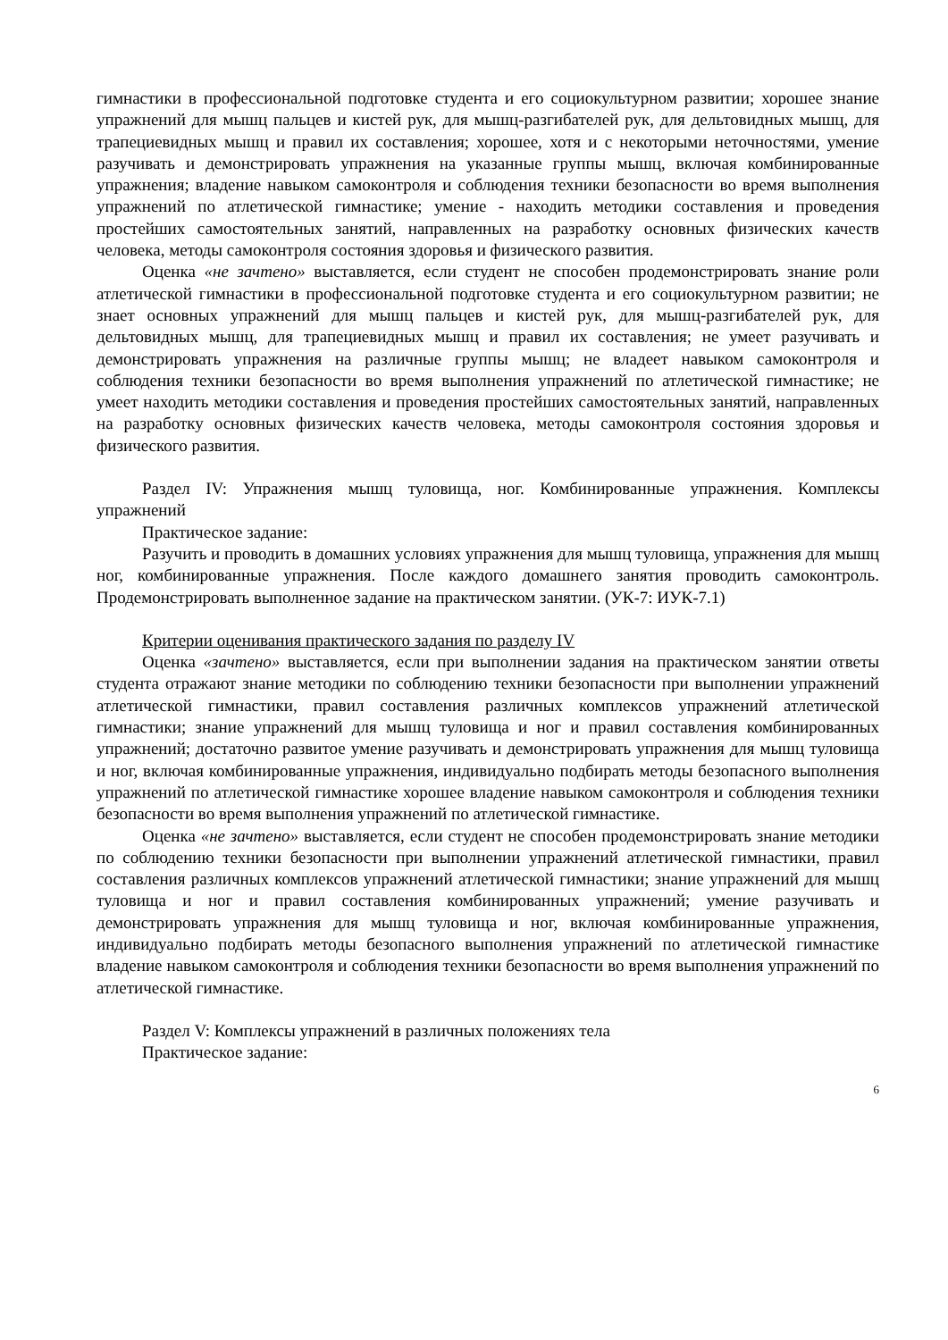гимнастики в профессиональной подготовке студента и его социокультурном развитии; хорошее знание упражнений для мышц пальцев и кистей рук, для мышц-разгибателей рук, для дельтовидных мышц, для трапециевидных мышц и правил их составления; хорошее, хотя и с некоторыми неточностями, умение разучивать и демонстрировать упражнения на указанные группы мышц, включая комбинированные упражнения; владение навыком самоконтроля и соблюдения техники безопасности во время выполнения упражнений по атлетической гимнастике; умение - находить методики составления и проведения простейших самостоятельных занятий, направленных на разработку основных физических качеств человека, методы самоконтроля состояния здоровья и физического развития.
Оценка «не зачтено» выставляется, если студент не способен продемонстрировать знание роли атлетической гимнастики в профессиональной подготовке студента и его социокультурном развитии; не знает основных упражнений для мышц пальцев и кистей рук, для мышц-разгибателей рук, для дельтовидных мышц, для трапециевидных мышц и правил их составления; не умеет разучивать и демонстрировать упражнения на различные группы мышц; не владеет навыком самоконтроля и соблюдения техники безопасности во время выполнения упражнений по атлетической гимнастике; не умеет находить методики составления и проведения простейших самостоятельных занятий, направленных на разработку основных физических качеств человека, методы самоконтроля состояния здоровья и физического развития.
Раздел IV: Упражнения мышц туловища, ног. Комбинированные упражнения. Комплексы упражнений
Практическое задание:
Разучить и проводить в домашних условиях упражнения для мышц туловища, упражнения для мышц ног, комбинированные упражнения. После каждого домашнего занятия проводить самоконтроль. Продемонстрировать выполненное задание на практическом занятии. (УК-7: ИУК-7.1)
Критерии оценивания практического задания по разделу IV
Оценка «зачтено» выставляется, если при выполнении задания на практическом занятии ответы студента отражают знание методики по соблюдению техники безопасности при выполнении упражнений атлетической гимнастики, правил составления различных комплексов упражнений атлетической гимнастики; знание упражнений для мышц туловища и ног и правил составления комбинированных упражнений; достаточно развитое умение разучивать и демонстрировать упражнения для мышц туловища и ног, включая комбинированные упражнения, индивидуально подбирать методы безопасного выполнения упражнений по атлетической гимнастике хорошее владение навыком самоконтроля и соблюдения техники безопасности во время выполнения упражнений по атлетической гимнастике.
Оценка «не зачтено» выставляется, если студент не способен продемонстрировать знание методики по соблюдению техники безопасности при выполнении упражнений атлетической гимнастики, правил составления различных комплексов упражнений атлетической гимнастики; знание упражнений для мышц туловища и ног и правил составления комбинированных упражнений; умение разучивать и демонстрировать упражнения для мышц туловища и ног, включая комбинированные упражнения, индивидуально подбирать методы безопасного выполнения упражнений по атлетической гимнастике владение навыком самоконтроля и соблюдения техники безопасности во время выполнения упражнений по атлетической гимнастике.
Раздел V: Комплексы упражнений в различных положениях тела
Практическое задание:
6